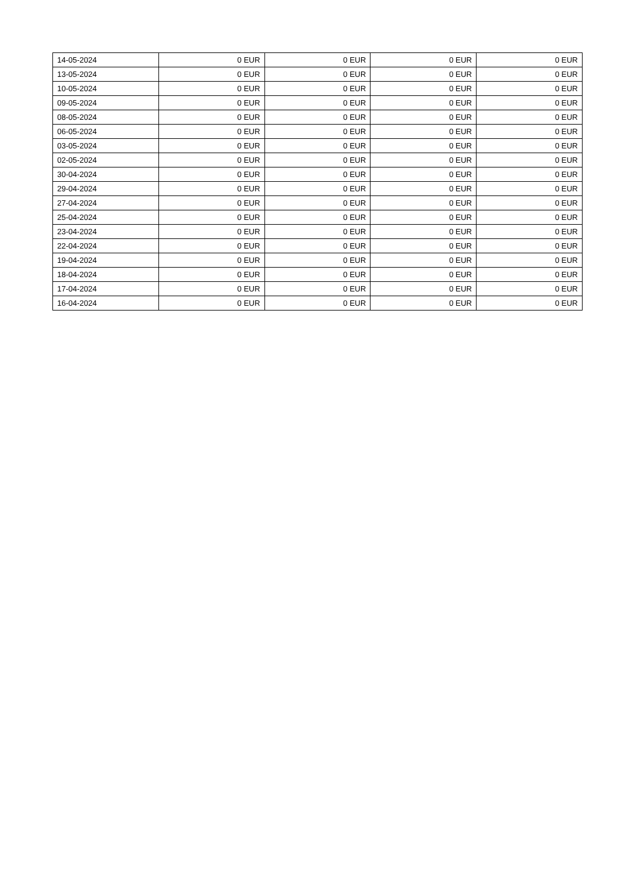| 14-05-2024 | 0 EUR | 0 EUR | 0 EUR | 0 EUR |
| 13-05-2024 | 0 EUR | 0 EUR | 0 EUR | 0 EUR |
| 10-05-2024 | 0 EUR | 0 EUR | 0 EUR | 0 EUR |
| 09-05-2024 | 0 EUR | 0 EUR | 0 EUR | 0 EUR |
| 08-05-2024 | 0 EUR | 0 EUR | 0 EUR | 0 EUR |
| 06-05-2024 | 0 EUR | 0 EUR | 0 EUR | 0 EUR |
| 03-05-2024 | 0 EUR | 0 EUR | 0 EUR | 0 EUR |
| 02-05-2024 | 0 EUR | 0 EUR | 0 EUR | 0 EUR |
| 30-04-2024 | 0 EUR | 0 EUR | 0 EUR | 0 EUR |
| 29-04-2024 | 0 EUR | 0 EUR | 0 EUR | 0 EUR |
| 27-04-2024 | 0 EUR | 0 EUR | 0 EUR | 0 EUR |
| 25-04-2024 | 0 EUR | 0 EUR | 0 EUR | 0 EUR |
| 23-04-2024 | 0 EUR | 0 EUR | 0 EUR | 0 EUR |
| 22-04-2024 | 0 EUR | 0 EUR | 0 EUR | 0 EUR |
| 19-04-2024 | 0 EUR | 0 EUR | 0 EUR | 0 EUR |
| 18-04-2024 | 0 EUR | 0 EUR | 0 EUR | 0 EUR |
| 17-04-2024 | 0 EUR | 0 EUR | 0 EUR | 0 EUR |
| 16-04-2024 | 0 EUR | 0 EUR | 0 EUR | 0 EUR |